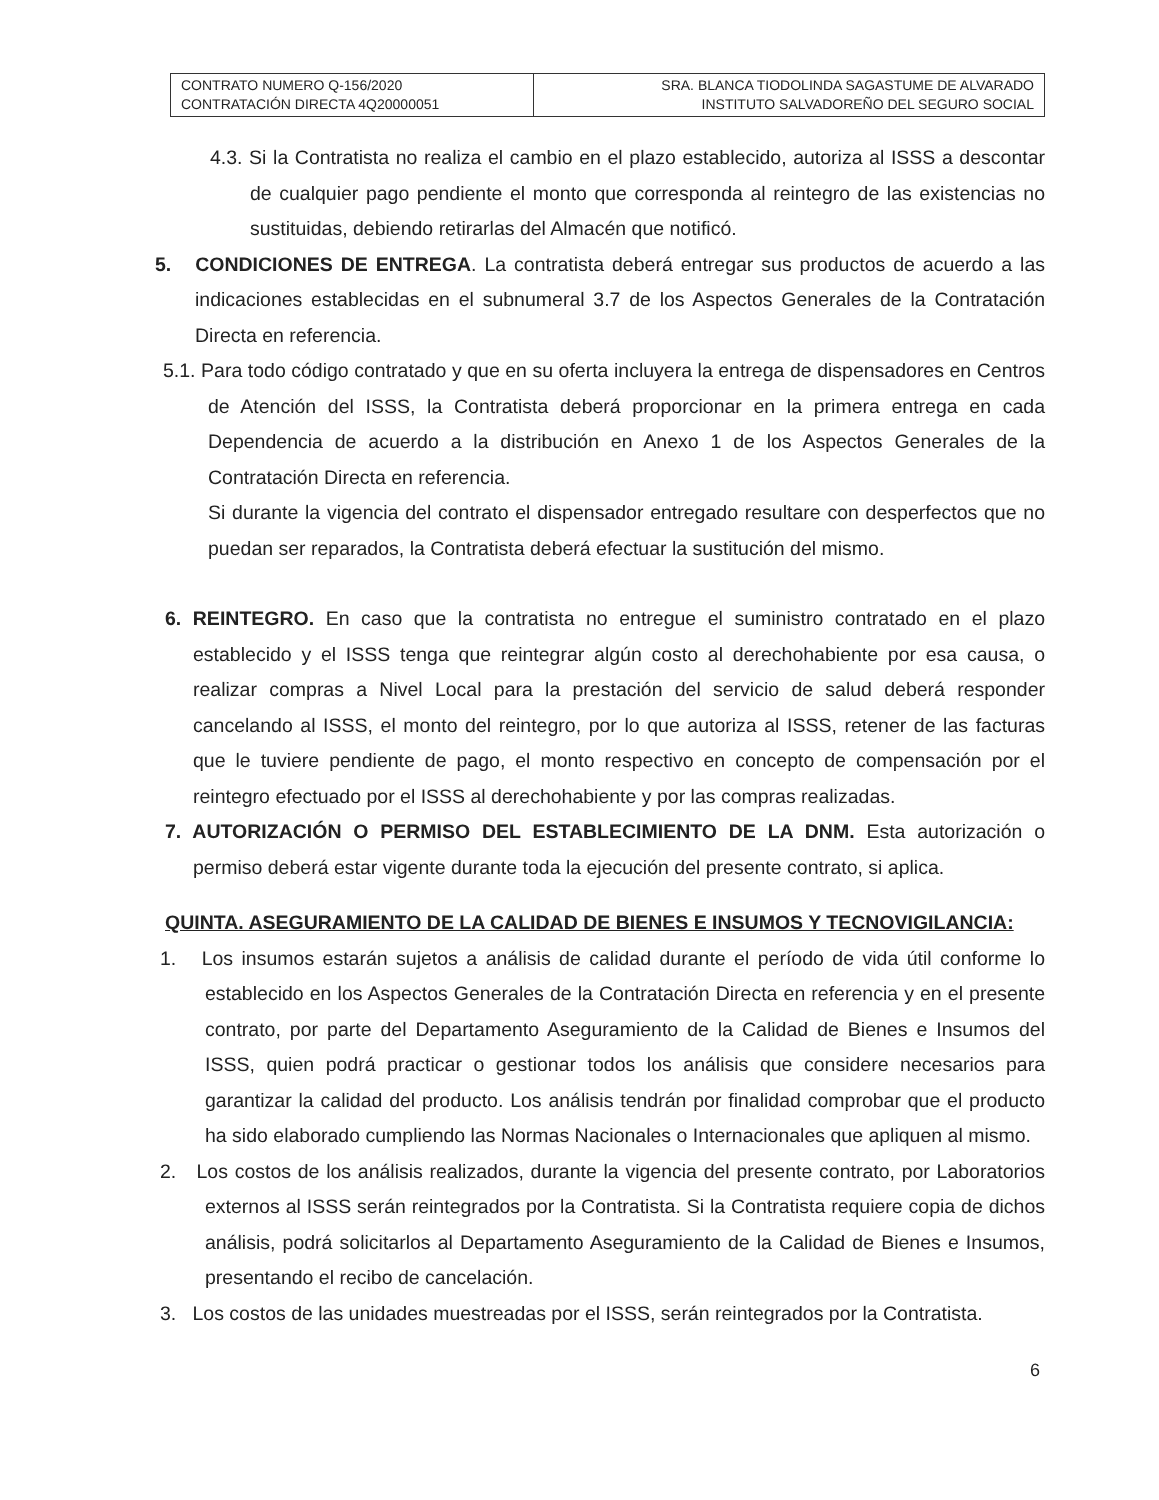| CONTRATO NUMERO Q-156/2020 CONTRATACIÓN DIRECTA 4Q20000051 | SRA. BLANCA TIODOLINDA SAGASTUME DE ALVARADO INSTITUTO SALVADOREÑO DEL SEGURO SOCIAL |
4.3. Si la Contratista no realiza el cambio en el plazo establecido, autoriza al ISSS a descontar de cualquier pago pendiente el monto que corresponda al reintegro de las existencias no sustituidas, debiendo retirarlas del Almacén que notificó.
5. CONDICIONES DE ENTREGA. La contratista deberá entregar sus productos de acuerdo a las indicaciones establecidas en el subnumeral 3.7 de los Aspectos Generales de la Contratación Directa en referencia.
5.1. Para todo código contratado y que en su oferta incluyera la entrega de dispensadores en Centros de Atención del ISSS, la Contratista deberá proporcionar en la primera entrega en cada Dependencia de acuerdo a la distribución en Anexo 1 de los Aspectos Generales de la Contratación Directa en referencia.
Si durante la vigencia del contrato el dispensador entregado resultare con desperfectos que no puedan ser reparados, la Contratista deberá efectuar la sustitución del mismo.
6. REINTEGRO. En caso que la contratista no entregue el suministro contratado en el plazo establecido y el ISSS tenga que reintegrar algún costo al derechohabiente por esa causa, o realizar compras a Nivel Local para la prestación del servicio de salud deberá responder cancelando al ISSS, el monto del reintegro, por lo que autoriza al ISSS, retener de las facturas que le tuviere pendiente de pago, el monto respectivo en concepto de compensación por el reintegro efectuado por el ISSS al derechohabiente y por las compras realizadas.
7. AUTORIZACIÓN O PERMISO DEL ESTABLECIMIENTO DE LA DNM. Esta autorización o permiso deberá estar vigente durante toda la ejecución del presente contrato, si aplica.
QUINTA. ASEGURAMIENTO DE LA CALIDAD DE BIENES E INSUMOS Y TECNOVIGILANCIA:
1. Los insumos estarán sujetos a análisis de calidad durante el período de vida útil conforme lo establecido en los Aspectos Generales de la Contratación Directa en referencia y en el presente contrato, por parte del Departamento Aseguramiento de la Calidad de Bienes e Insumos del ISSS, quien podrá practicar o gestionar todos los análisis que considere necesarios para garantizar la calidad del producto. Los análisis tendrán por finalidad comprobar que el producto ha sido elaborado cumpliendo las Normas Nacionales o Internacionales que apliquen al mismo.
2. Los costos de los análisis realizados, durante la vigencia del presente contrato, por Laboratorios externos al ISSS serán reintegrados por la Contratista. Si la Contratista requiere copia de dichos análisis, podrá solicitarlos al Departamento Aseguramiento de la Calidad de Bienes e Insumos, presentando el recibo de cancelación.
3. Los costos de las unidades muestreadas por el ISSS, serán reintegrados por la Contratista.
6